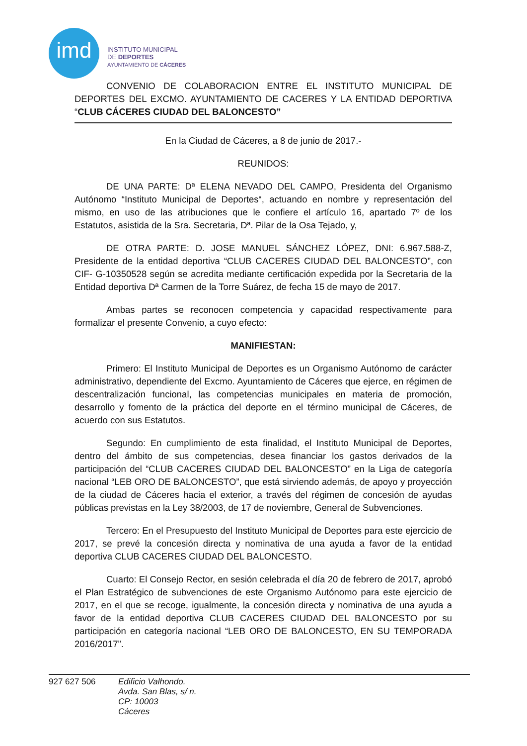imd
INSTITUTO MUNICIPAL
DE DEPORTES
AYUNTAMIENTO DE CÁCERES
CONVENIO DE COLABORACION ENTRE EL INSTITUTO MUNICIPAL DE DEPORTES DEL EXCMO. AYUNTAMIENTO DE CACERES Y LA ENTIDAD DEPORTIVA “CLUB CÁCERES CIUDAD DEL BALONCESTO”
En la Ciudad de Cáceres, a 8 de junio de 2017.-
REUNIDOS:
DE UNA PARTE: Dª ELENA NEVADO DEL CAMPO, Presidenta del Organismo Autónomo “Instituto Municipal de Deportes“, actuando en nombre y representación del mismo, en uso de las atribuciones que le confiere el artículo 16, apartado 7º de los Estatutos, asistida de la Sra. Secretaria, Dª. Pilar de la Osa Tejado, y,
DE OTRA PARTE: D. JOSE MANUEL SÁNCHEZ LÓPEZ, DNI: 6.967.588-Z, Presidente de la entidad deportiva “CLUB CACERES CIUDAD DEL BALONCESTO”, con CIF- G-10350528 según se acredita mediante certificación expedida por la Secretaria de la Entidad deportiva Dª Carmen de la Torre Suárez, de fecha 15 de mayo de 2017.
Ambas partes se reconocen competencia y capacidad respectivamente para formalizar el presente Convenio, a cuyo efecto:
MANIFIESTAN:
Primero: El Instituto Municipal de Deportes es un Organismo Autónomo de carácter administrativo, dependiente del Excmo. Ayuntamiento de Cáceres que ejerce, en régimen de descentralización funcional, las competencias municipales en materia de promoción, desarrollo y fomento de la práctica del deporte en el término municipal de Cáceres, de acuerdo con sus Estatutos.
Segundo: En cumplimiento de esta finalidad, el Instituto Municipal de Deportes, dentro del ámbito de sus competencias, desea financiar los gastos derivados de la participación del “CLUB CACERES CIUDAD DEL BALONCESTO” en la Liga de categoría nacional “LEB ORO DE BALONCESTO”, que está sirviendo además, de apoyo y proyección de la ciudad de Cáceres hacia el exterior, a través del régimen de concesión de ayudas públicas previstas en la Ley 38/2003, de 17 de noviembre, General de Subvenciones.
Tercero: En el Presupuesto del Instituto Municipal de Deportes para este ejercicio de 2017, se prevé la concesión directa y nominativa de una ayuda a favor de la entidad deportiva CLUB CACERES CIUDAD DEL BALONCESTO.
Cuarto: El Consejo Rector, en sesión celebrada el día 20 de febrero de 2017, aprobó el Plan Estratégico de subvenciones de este Organismo Autónomo para este ejercicio de 2017, en el que se recoge, igualmente, la concesión directa y nominativa de una ayuda a favor de la entidad deportiva CLUB CACERES CIUDAD DEL BALONCESTO por su participación en categoría nacional “LEB ORO DE BALONCESTO, EN SU TEMPORADA 2016/2017”.
927 627 506
Edificio Valhondo.
Avda. San Blas, s/ n.
CP: 10003
Cáceres